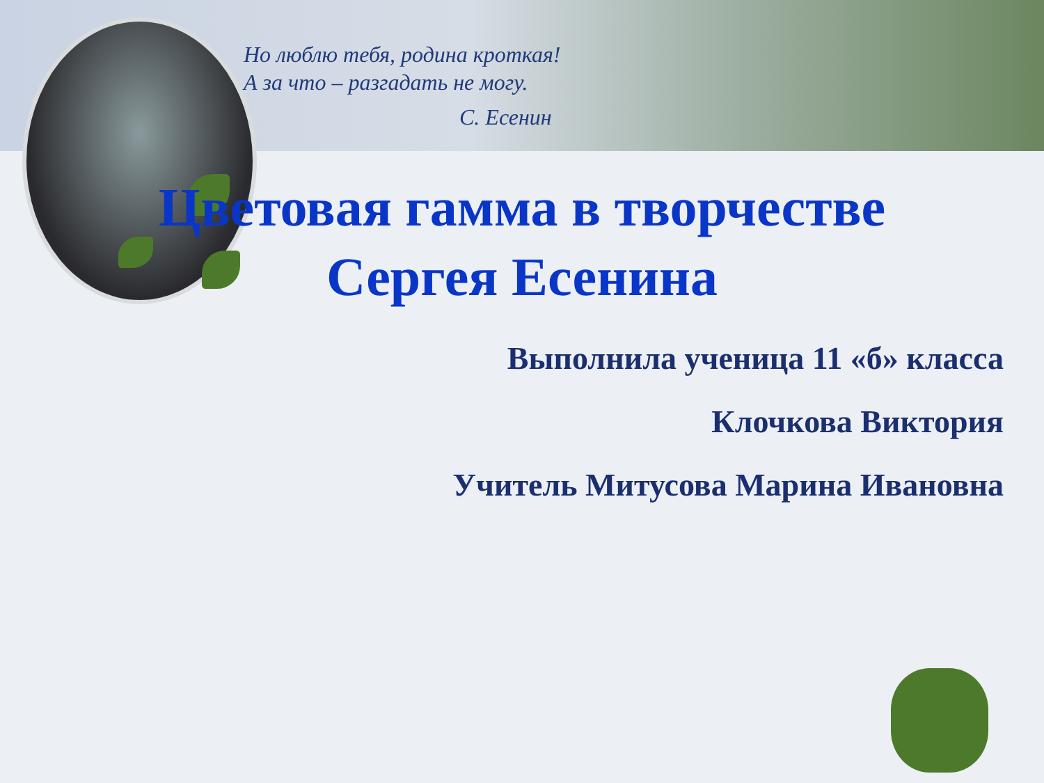Но люблю тебя, родина кроткая!
А за что – разгадать не могу.
С. Есенин
Цветовая гамма в творчестве
Сергея Есенина
Выполнила ученица 11 «б» класса
Клочкова Виктория
Учитель Митусова Марина Ивановна